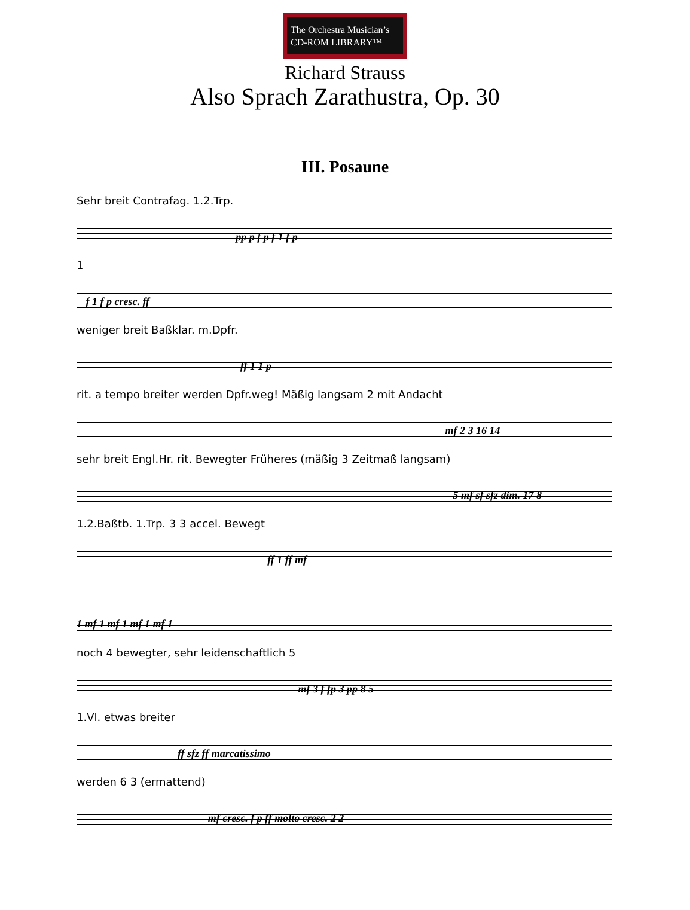The Orchestra Musician’s
CD-ROM LIBRARY™
Richard Strauss
Also Sprach Zarathustra, Op. 30
III. Posaune
Sehr breit Contrafag. 1.2.Trp. pp p f p f 1 f p
1 f 1 f p cresc. ff
weniger breit Baßklar. m.Dpfr. ff 1 1 p
rit. a tempo breiter werden Dpfr.weg! Mäßig langsam 2 mit Andacht mf 2 3 16 14
sehr breit Engl.Hr. rit. Bewegter Früheres (mäßig 3 Zeitmaß langsam) 5 mf sf sfz dim. 17 8
1.2.Baßtb. 1.Trp. 3 3 accel. Bewegt ff 1 ff mf
1 mf 1 mf 1 mf 1 mf 1
noch 4 bewegter, sehr leidenschaftlich 5 mf 3 f fp 3 pp 8 5
1.Vl. etwas breiter ff sfz ff marcatissimo
werden 6 3 (ermattend) mf cresc. f p ff molto cresc. 2 2